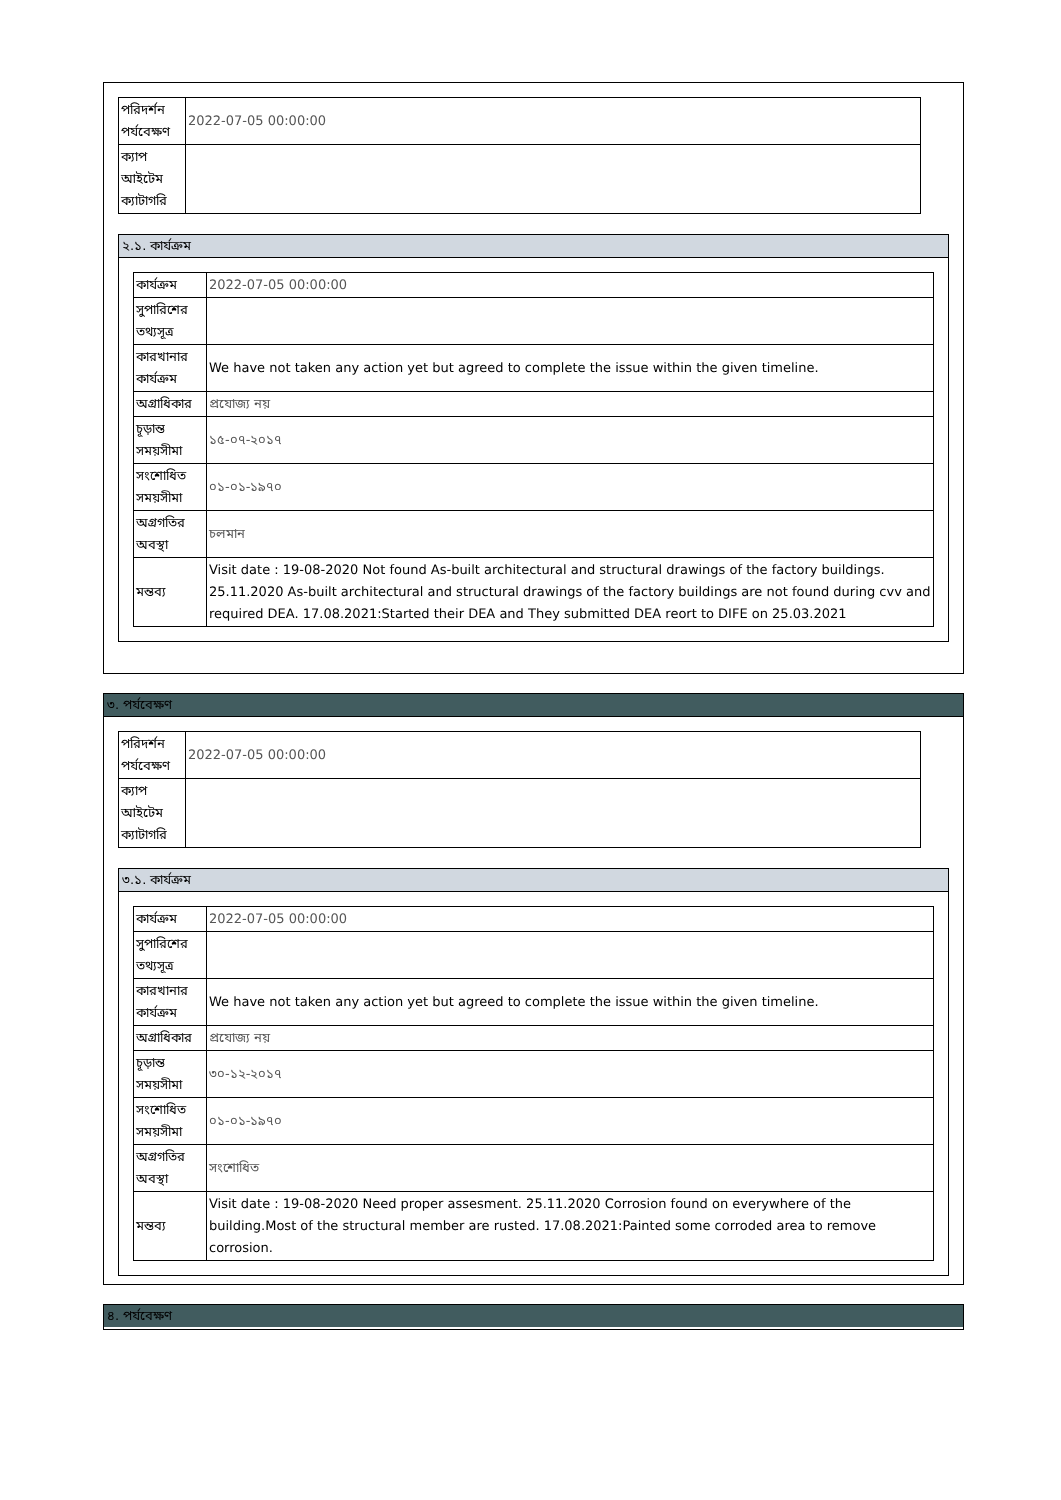| পরিদর্শন পর্যবেক্ষণ | 2022-07-05 00:00:00 |
| ক্যাপ আইটেম ক্যাটাগরি | |
২.১. কার্যক্রম
| কার্যক্রম | 2022-07-05 00:00:00 |
| সুপারিশের তথ্যসূত্র | |
| কারখানার কার্যক্রম | We have not taken any action yet but agreed to complete the issue within the given timeline. |
| অগ্রাধিকার | প্রযোজ্য নয় |
| চূড়ান্ত সময়সীমা | ১৫-০৭-২০১৭ |
| সংশোধিত সময়সীমা | ০১-০১-১৯৭০ |
| অগ্রগতির অবস্থা | চলমান |
| মন্তব্য | Visit date : 19-08-2020 Not found As-built architectural and structural drawings of the factory buildings. 25.11.2020 As-built architectural and structural drawings of the factory buildings are not found during cvv and required DEA. 17.08.2021:Started their DEA and They submitted DEA reort to DIFE on 25.03.2021 |
৩. পর্যবেক্ষণ
| পরিদর্শন পর্যবেক্ষণ | 2022-07-05 00:00:00 |
| ক্যাপ আইটেম ক্যাটাগরি | |
৩.১. কার্যক্রম
| কার্যক্রম | 2022-07-05 00:00:00 |
| সুপারিশের তথ্যসূত্র | |
| কারখানার কার্যক্রম | We have not taken any action yet but agreed to complete the issue within the given timeline. |
| অগ্রাধিকার | প্রযোজ্য নয় |
| চূড়ান্ত সময়সীমা | ৩০-১২-২০১৭ |
| সংশোধিত সময়সীমা | ০১-০১-১৯৭০ |
| অগ্রগতির অবস্থা | সংশোধিত |
| মন্তব্য | Visit date : 19-08-2020 Need proper assesment. 25.11.2020 Corrosion found on everywhere of the building.Most of the structural member are rusted. 17.08.2021:Painted some corroded area to remove corrosion. |
৪. পর্যবেক্ষণ